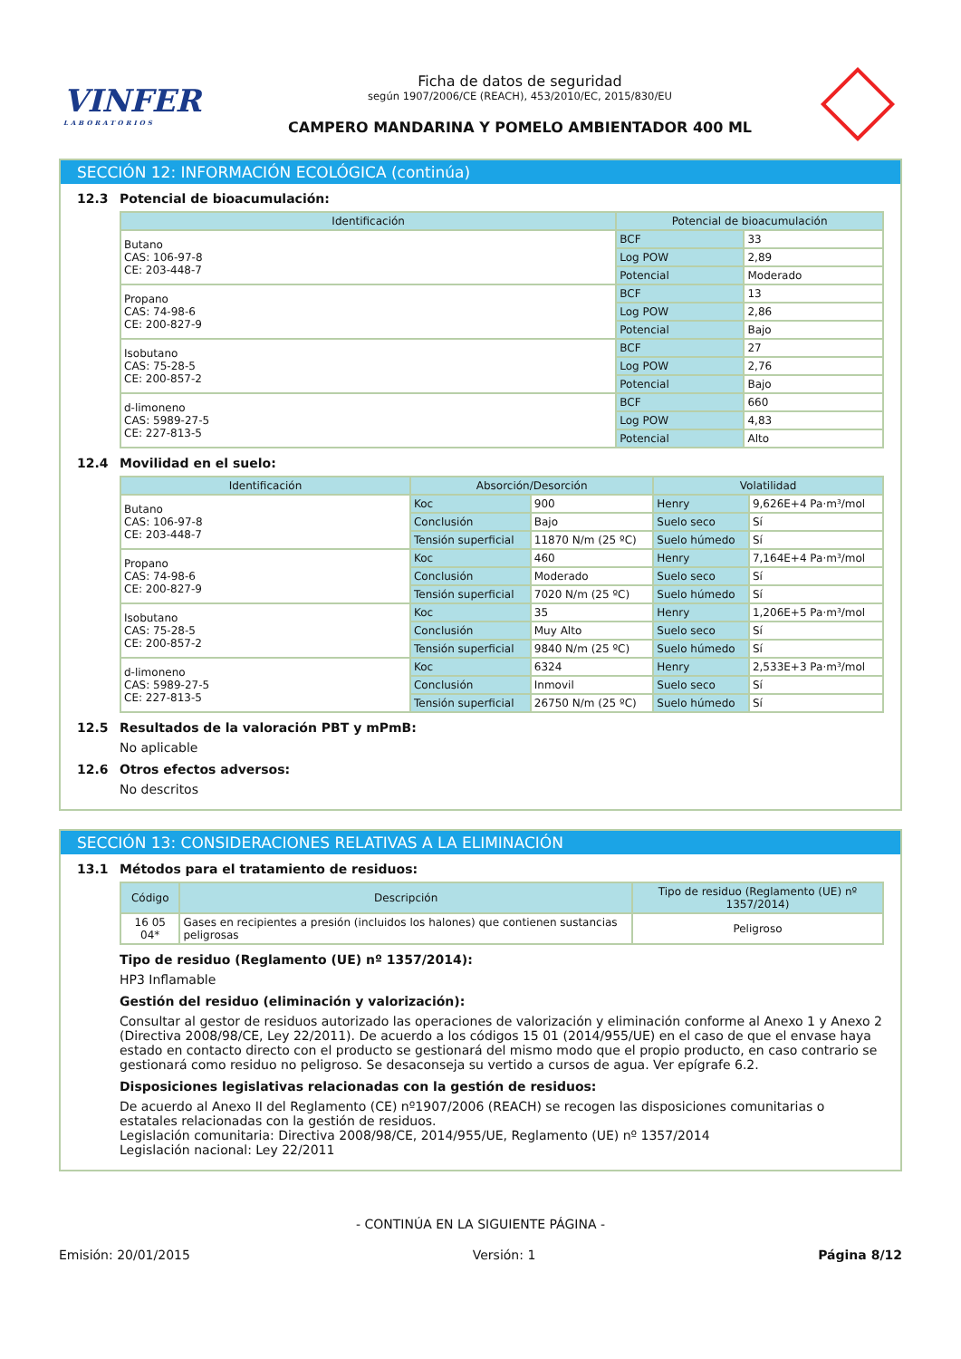VINFER
LABORATORIOS
Ficha de datos de seguridad
según 1907/2006/CE (REACH), 453/2010/EC, 2015/830/EU
CAMPERO MANDARINA Y POMELO AMBIENTADOR 400 ML
SECCIÓN 12: INFORMACIÓN ECOLÓGICA (continúa)
12.3 Potencial de bioacumulación:
| Identificación | Potencial de bioacumulación | |
| --- | --- | --- |
| Butano CAS: 106-97-8 CE: 203-448-7 | BCF | 33 |
| | Log POW | 2,89 |
| | Potencial | Moderado |
| Propano CAS: 74-98-6 CE: 200-827-9 | BCF | 13 |
| | Log POW | 2,86 |
| | Potencial | Bajo |
| Isobutano CAS: 75-28-5 CE: 200-857-2 | BCF | 27 |
| | Log POW | 2,76 |
| | Potencial | Bajo |
| d-limoneno CAS: 5989-27-5 CE: 227-813-5 | BCF | 660 |
| | Log POW | 4,83 |
| | Potencial | Alto |
12.4 Movilidad en el suelo:
| Identificación | Absorción/Desorción | | Volatilidad | |
| --- | --- | --- | --- | --- |
| Butano CAS: 106-97-8 CE: 203-448-7 | Koc | 900 | Henry | 9,626E+4 Pa·m³/mol |
| | Conclusión | Bajo | Suelo seco | Sí |
| | Tensión superficial | 11870 N/m (25 ºC) | Suelo húmedo | Sí |
| Propano CAS: 74-98-6 CE: 200-827-9 | Koc | 460 | Henry | 7,164E+4 Pa·m³/mol |
| | Conclusión | Moderado | Suelo seco | Sí |
| | Tensión superficial | 7020 N/m (25 ºC) | Suelo húmedo | Sí |
| Isobutano CAS: 75-28-5 CE: 200-857-2 | Koc | 35 | Henry | 1,206E+5 Pa·m³/mol |
| | Conclusión | Muy Alto | Suelo seco | Sí |
| | Tensión superficial | 9840 N/m (25 ºC) | Suelo húmedo | Sí |
| d-limoneno CAS: 5989-27-5 CE: 227-813-5 | Koc | 6324 | Henry | 2,533E+3 Pa·m³/mol |
| | Conclusión | Inmovil | Suelo seco | Sí |
| | Tensión superficial | 26750 N/m (25 ºC) | Suelo húmedo | Sí |
12.5 Resultados de la valoración PBT y mPmB:
No aplicable
12.6 Otros efectos adversos:
No descritos
SECCIÓN 13: CONSIDERACIONES RELATIVAS A LA ELIMINACIÓN
13.1 Métodos para el tratamiento de residuos:
| Código | Descripción | Tipo de residuo (Reglamento (UE) nº 1357/2014) |
| --- | --- | --- |
| 16 05 04* | Gases en recipientes a presión (incluidos los halones) que contienen sustancias peligrosas | Peligroso |
Tipo de residuo (Reglamento (UE) nº 1357/2014):
HP3 Inflamable
Gestión del residuo (eliminación y valorización):
Consultar al gestor de residuos autorizado las operaciones de valorización y eliminación conforme al Anexo 1 y Anexo 2 (Directiva 2008/98/CE, Ley 22/2011). De acuerdo a los códigos 15 01 (2014/955/UE) en el caso de que el envase haya estado en contacto directo con el producto se gestionará del mismo modo que el propio producto, en caso contrario se gestionará como residuo no peligroso. Se desaconseja su vertido a cursos de agua. Ver epígrafe 6.2.
Disposiciones legislativas relacionadas con la gestión de residuos:
De acuerdo al Anexo II del Reglamento (CE) nº1907/2006 (REACH) se recogen las disposiciones comunitarias o estatales relacionadas con la gestión de residuos.
Legislación comunitaria: Directiva 2008/98/CE, 2014/955/UE, Reglamento (UE) nº 1357/2014
Legislación nacional: Ley 22/2011
- CONTINÚA EN LA SIGUIENTE PÁGINA -
Emisión: 20/01/2015 Versión: 1 Página 8/12